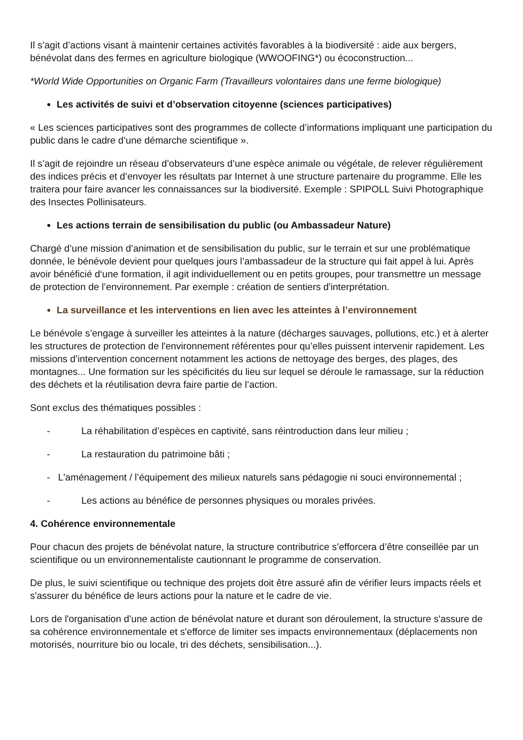Il s’agit d’actions visant à maintenir certaines activités favorables à la biodiversité : aide aux bergers, bénévolat dans des fermes en agriculture biologique (WWOOFING*) ou écoconstruction...
*World Wide Opportunities on Organic Farm (Travailleurs volontaires dans une ferme biologique)
Les activités de suivi et d’observation citoyenne (sciences participatives)
« Les sciences participatives sont des programmes de collecte d’informations impliquant une participation du public dans le cadre d’une démarche scientifique ».
Il s’agit de rejoindre un réseau d’observateurs d’une espèce animale ou végétale, de relever régulièrement des indices précis et d’envoyer les résultats par Internet à une structure partenaire du programme. Elle les traitera pour faire avancer les connaissances sur la biodiversité. Exemple : SPIPOLL Suivi Photographique des Insectes Pollinisateurs.
Les actions terrain de sensibilisation du public (ou Ambassadeur Nature)
Chargé d’une mission d’animation et de sensibilisation du public, sur le terrain et sur une problématique donnée, le bénévole devient pour quelques jours l’ambassadeur de la structure qui fait appel à lui. Après avoir bénéficié d‘une formation, il agit individuellement ou en petits groupes, pour transmettre un message de protection de l’environnement. Par exemple : création de sentiers d'interprétation.
La surveillance et les interventions en lien avec les atteintes à l’environnement
Le bénévole s’engage à surveiller les atteintes à la nature (décharges sauvages, pollutions, etc.) et à alerter les structures de protection de l'environnement référentes pour qu’elles puissent intervenir rapidement. Les missions d’intervention concernent notamment les actions de nettoyage des berges, des plages, des montagnes... Une formation sur les spécificités du lieu sur lequel se déroule le ramassage, sur la réduction des déchets et la réutilisation devra faire partie de l’action.
Sont exclus des thématiques possibles :
- La réhabilitation d’espèces en captivité, sans réintroduction dans leur milieu ;
- La restauration du patrimoine bâti ;
- L'aménagement / l’équipement des milieux naturels sans pédagogie ni souci environnemental ;
- Les actions au bénéfice de personnes physiques ou morales privées.
4. Cohérence environnementale
Pour chacun des projets de bénévolat nature, la structure contributrice s’efforcera d’être conseillée par un scientifique ou un environnementaliste cautionnant le programme de conservation.
De plus, le suivi scientifique ou technique des projets doit être assuré afin de vérifier leurs impacts réels et s'assurer du bénéfice de leurs actions pour la nature et le cadre de vie.
Lors de l'organisation d’une action de bénévolat nature et durant son déroulement, la structure s'assure de sa cohérence environnementale et s'efforce de limiter ses impacts environnementaux (déplacements non motorisés, nourriture bio ou locale, tri des déchets, sensibilisation...).